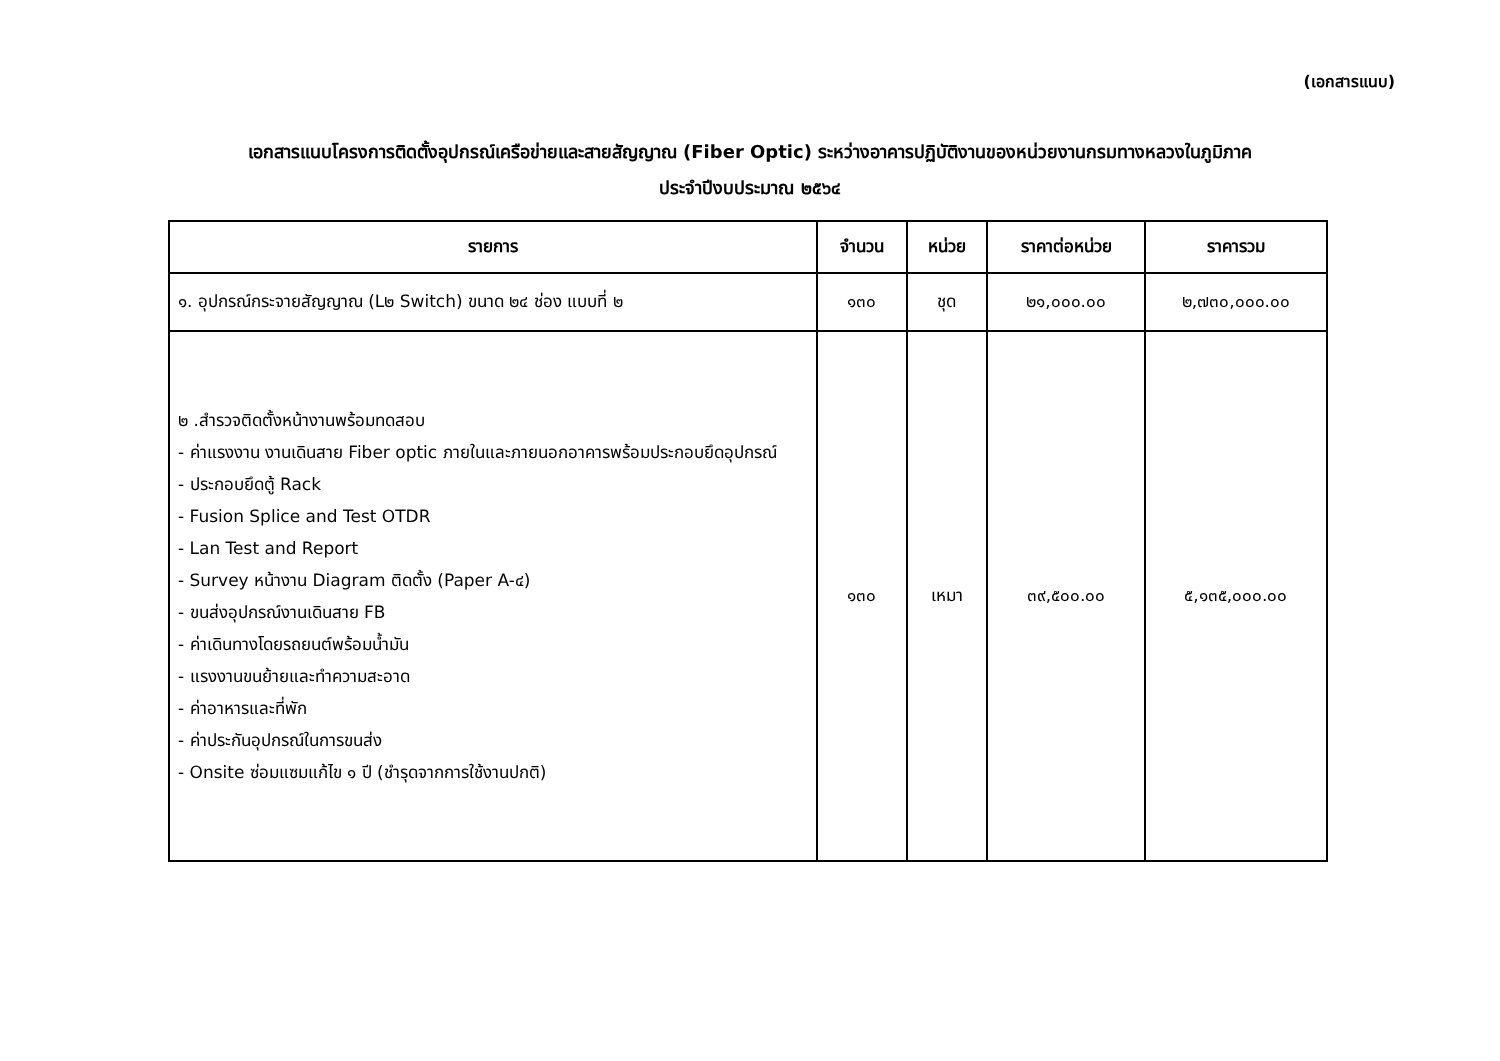(เอกสารแนบ)
เอกสารแนบโครงการติดตั้งอุปกรณ์เครือข่ายและสายสัญญาณ (Fiber Optic) ระหว่างอาคารปฏิบัติงานของหน่วยงานกรมทางหลวงในภูมิภาค
ประจำปีงบประมาณ ๒๕๖๔
| รายการ | จำนวน | หน่วย | ราคาต่อหน่วย | ราคารวม |
| --- | --- | --- | --- | --- |
| ๑. อุปกรณ์กระจายสัญญาณ (L๒ Switch) ขนาด ๒๔ ช่อง แบบที่ ๒ | ๑๓๐ | ชุด | ๒๑,๐๐๐.๐๐ | ๒,๗๓๐,๐๐๐.๐๐ |
| ๒ .สำรวจติดตั้งหน้างานพร้อมทดสอบ - ค่าแรงงาน งานเดินสาย Fiber optic ภายในและภายนอกอาคารพร้อมประกอบยึดอุปกรณ์ - ประกอบยึดตู้ Rack - Fusion Splice and Test OTDR - Lan Test and Report - Survey หน้างาน Diagram ติดตั้ง (Paper A-๔) - ขนส่งอุปกรณ์งานเดินสาย FB - ค่าเดินทางโดยรถยนต์พร้อมน้ำมัน - แรงงานขนย้ายและทำความสะอาด - ค่าอาหารและที่พัก - ค่าประกันอุปกรณ์ในการขนส่ง - Onsite ซ่อมแซมแก้ไข ๑ ปี (ชำรุดจากการใช้งานปกติ) | ๑๓๐ | เหมา | ๓๙,๕๐๐.๐๐ | ๕,๑๓๕,๐๐๐.๐๐ |